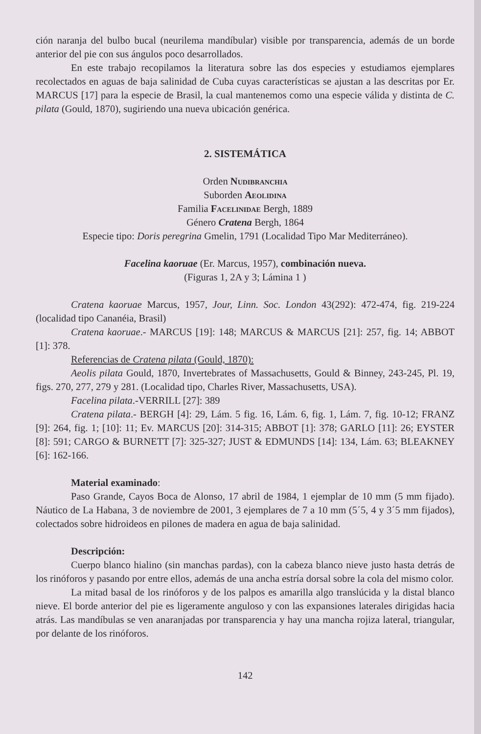ción naranja del bulbo bucal (neurilema mandíbular) visible por transparencia, además de un borde anterior del pie con sus ángulos poco desarrollados.
En este trabajo recopilamos la literatura sobre las dos especies y estudiamos ejemplares recolectados en aguas de baja salinidad de Cuba cuyas características se ajustan a las descritas por Er. MARCUS [17] para la especie de Brasil, la cual mantenemos como una especie válida y distinta de C. pilata (Gould, 1870), sugiriendo una nueva ubicación genérica.
2. SISTEMÁTICA
Orden Nudibranchia
Suborden Aeolidina
Familia Facelinidae Bergh, 1889
Género Cratena Bergh, 1864
Especie tipo: Doris peregrina Gmelin, 1791 (Localidad Tipo Mar Mediterráneo).
Facelina kaoruae (Er. Marcus, 1957), combinación nueva.
(Figuras 1, 2A y 3; Lámina 1 )
Cratena kaoruae Marcus, 1957, Jour, Linn. Soc. London 43(292): 472-474, fig. 219-224 (localidad tipo Cananéia, Brasil)
Cratena kaoruae.- MARCUS [19]: 148; MARCUS & MARCUS [21]: 257, fig. 14; ABBOT [1]: 378.
Referencias de Cratena pilata (Gould, 1870):
Aeolis pilata Gould, 1870, Invertebrates of Massachusetts, Gould & Binney, 243-245, Pl. 19, figs. 270, 277, 279 y 281. (Localidad tipo, Charles River, Massachusetts, USA).
Facelina pilata.-VERRILL [27]: 389
Cratena pilata.- BERGH [4]: 29, Lám. 5 fig. 16, Lám. 6, fig. 1, Lám. 7, fig. 10-12; FRANZ [9]: 264, fig. 1; [10]: 11; Ev. MARCUS [20]: 314-315; ABBOT [1]: 378; GARLO [11]: 26; EYSTER [8]: 591; CARGO & BURNETT [7]: 325-327; JUST & EDMUNDS [14]: 134, Lám. 63; BLEAKNEY [6]: 162-166.
Material examinado:
Paso Grande, Cayos Boca de Alonso, 17 abril de 1984, 1 ejemplar de 10 mm (5 mm fijado). Náutico de La Habana, 3 de noviembre de 2001, 3 ejemplares de 7 a 10 mm (5´5, 4 y 3´5 mm fijados), colectados sobre hidroideos en pilones de madera en agua de baja salinidad.
Descripción:
Cuerpo blanco hialino (sin manchas pardas), con la cabeza blanco nieve justo hasta detrás de los rinóforos y pasando por entre ellos, además de una ancha estría dorsal sobre la cola del mismo color.
La mitad basal de los rinóforos y de los palpos es amarilla algo translúcida y la distal blanco nieve. El borde anterior del pie es ligeramente anguloso y con las expansiones laterales dirigidas hacia atrás. Las mandíbulas se ven anaranjadas por transparencia y hay una mancha rojiza lateral, triangular, por delante de los rinóforos.
142